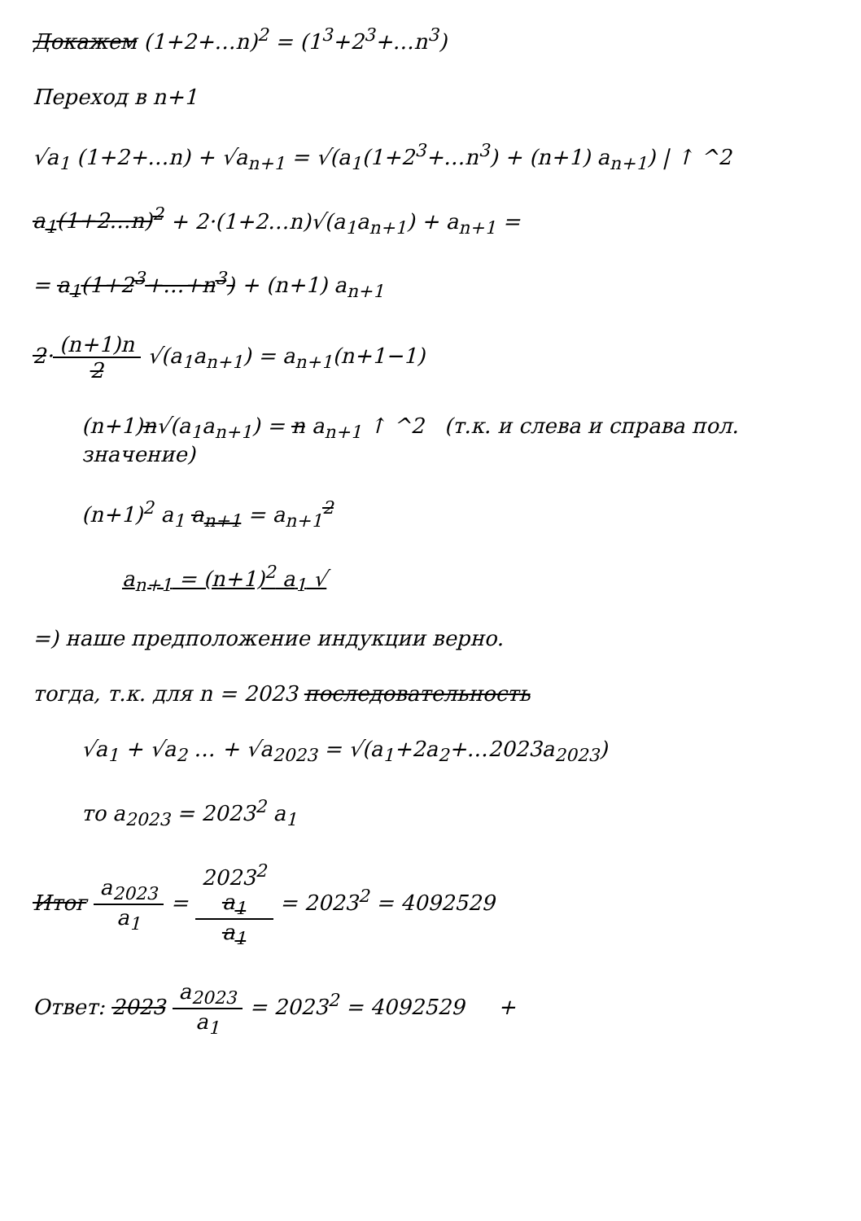Докажем (1+2+…n)<sup>2</sup> = (1<sup>3</sup>+2<sup>3</sup>+…n<sup>3</sup>)
Переход в n+1
√a<sub>1</sub> (1+2+…n) + √a<sub>n+1</sub> = √(a<sub>1</sub>(1+2<sup>3</sup>+…n<sup>3</sup>) + (n+1) a<sub>n+1</sub>) | ↑ ^2
a<sub>1</sub>(1+2…n)<sup>2</sup> + 2·(1+2…n)√(a<sub>1</sub>a<sub>n+1</sub>) + a<sub>n+1</sub> =
= a<sub>1</sub>(1+2<sup>3</sup>+…+n<sup>3</sup>) + (n+1) a<sub>n+1</sub>
2·(n+1)n 2 √(a<sub>1</sub>a<sub>n+1</sub>) = a<sub>n+1</sub>(n+1−1)
(n+1)n√(a<sub>1</sub>a<sub>n+1</sub>) = n a<sub>n+1</sub> ↑ ^2 (т.к. и слева и справа пол. значение)
(n+1)<sup>2</sup> a<sub>1</sub> a<sub>n+1</sub> = a<sub>n+1</sub><sup>2</sup>
a<sub>n+1</sub> = (n+1)<sup>2</sup> a<sub>1</sub> √
=) наше предположение индукции верно.
тогда, т.к. для n = 2023 последовательность
√a<sub>1</sub> + √a<sub>2</sub> … + √a<sub>2023</sub> = √(a<sub>1</sub>+2a<sub>2</sub>+…2023a<sub>2023</sub>)
то a<sub>2023</sub> = 2023<sup>2</sup> a<sub>1</sub>
Итог a<sub>2023</sub> a<sub>1</sub> = 2023<sup>2</sup>
a<sub>1</sub> a<sub>1</sub> = 2023<sup>2</sup> = 4092529
Ответ: 2023 a<sub>2023</sub> a<sub>1</sub> = 2023<sup>2</sup> = 4092529 +